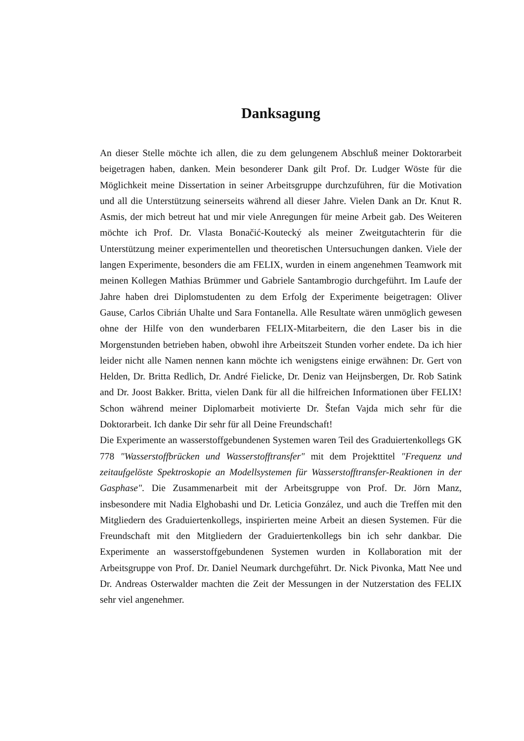Danksagung
An dieser Stelle möchte ich allen, die zu dem gelungenem Abschluß meiner Doktorarbeit beigetragen haben, danken. Mein besonderer Dank gilt Prof. Dr. Ludger Wöste für die Möglichkeit meine Dissertation in seiner Arbeitsgruppe durchzuführen, für die Motivation und all die Unterstützung seinerseits während all dieser Jahre. Vielen Dank an Dr. Knut R. Asmis, der mich betreut hat und mir viele Anregungen für meine Arbeit gab. Des Weiteren möchte ich Prof. Dr. Vlasta Bonačić-Koutecký als meiner Zweitgutachterin für die Unterstützung meiner experimentellen und theoretischen Untersuchungen danken. Viele der langen Experimente, besonders die am FELIX, wurden in einem angenehmen Teamwork mit meinen Kollegen Mathias Brümmer und Gabriele Santambrogio durchgeführt. Im Laufe der Jahre haben drei Diplomstudenten zu dem Erfolg der Experimente beigetragen: Oliver Gause, Carlos Cibrián Uhalte und Sara Fontanella. Alle Resultate wären unmöglich gewesen ohne der Hilfe von den wunderbaren FELIX-Mitarbeitern, die den Laser bis in die Morgenstunden betrieben haben, obwohl ihre Arbeitszeit Stunden vorher endete. Da ich hier leider nicht alle Namen nennen kann möchte ich wenigstens einige erwähnen: Dr. Gert von Helden, Dr. Britta Redlich, Dr. André Fielicke, Dr. Deniz van Heijnsbergen, Dr. Rob Satink and Dr. Joost Bakker. Britta, vielen Dank für all die hilfreichen Informationen über FELIX! Schon während meiner Diplomarbeit motivierte Dr. Štefan Vajda mich sehr für die Doktorarbeit. Ich danke Dir sehr für all Deine Freundschaft!
Die Experimente an wasserstoffgebundenen Systemen waren Teil des Graduiertenkollegs GK 778 "Wasserstoffbrücken und Wasserstofftransfer" mit dem Projekttitel "Frequenz und zeitaufgelöste Spektroskopie an Modellsystemen für Wasserstofftransfer-Reaktionen in der Gasphase". Die Zusammenarbeit mit der Arbeitsgruppe von Prof. Dr. Jörn Manz, insbesondere mit Nadia Elghobashi und Dr. Leticia González, und auch die Treffen mit den Mitgliedern des Graduiertenkollegs, inspirierten meine Arbeit an diesen Systemen. Für die Freundschaft mit den Mitgliedern der Graduiertenkollegs bin ich sehr dankbar. Die Experimente an wasserstoffgebundenen Systemen wurden in Kollaboration mit der Arbeitsgruppe von Prof. Dr. Daniel Neumark durchgeführt. Dr. Nick Pivonka, Matt Nee und Dr. Andreas Osterwalder machten die Zeit der Messungen in der Nutzerstation des FELIX sehr viel angenehmer.